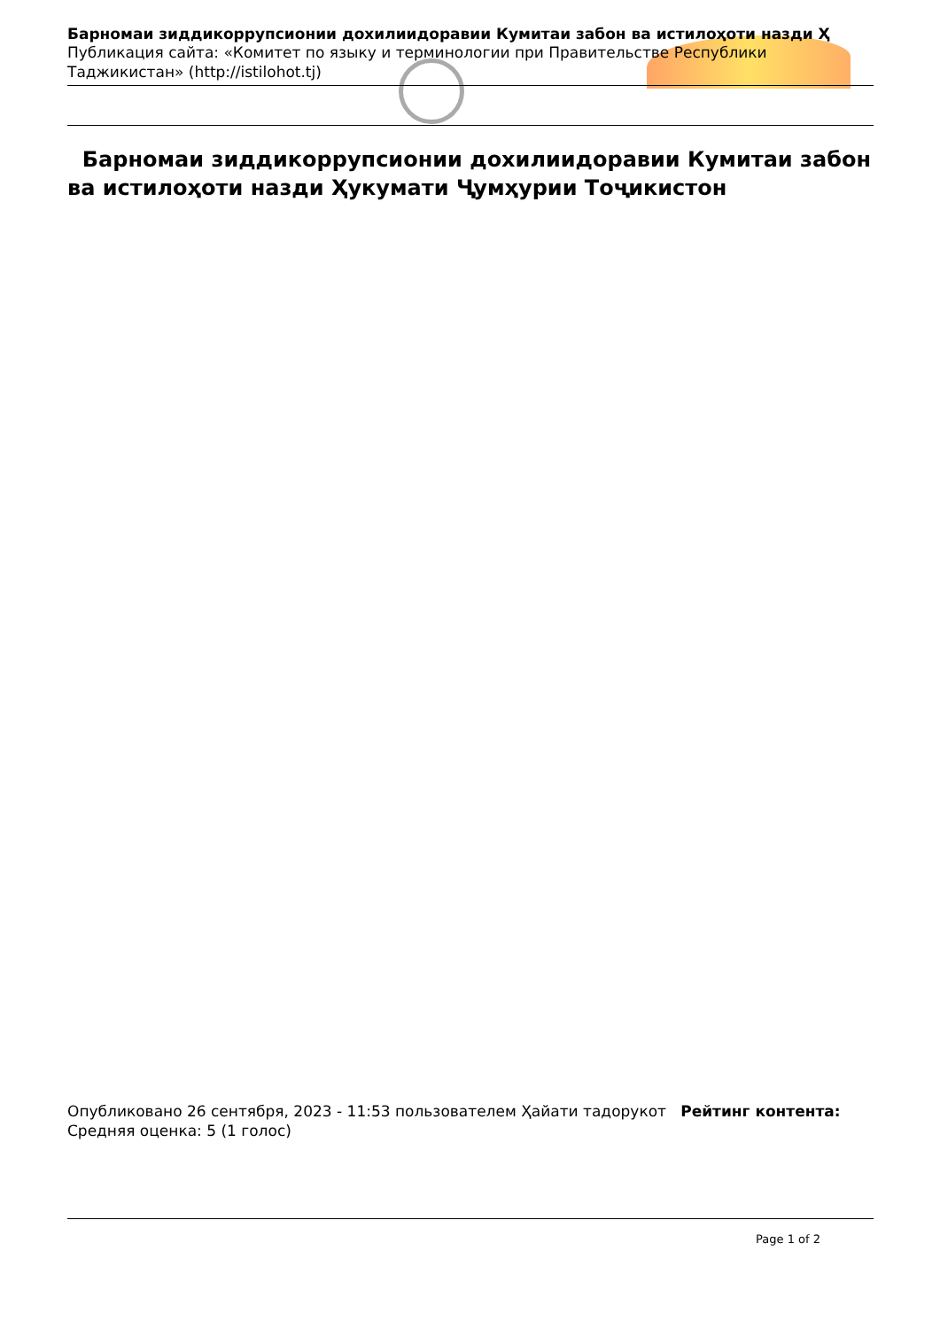Барномаи зиддикоррупсионии дохилиидоравии Кумитаи забон ва истилоҳоти назди Ҳ
Публикация сайта: «Комитет по языку и терминологии при Правительстве Республики Таджикистан» (http://istilohot.tj)
Барномаи зиддикоррупсионии дохилиидоравии Кумитаи забон ва истилоҳоти назди Ҳукумати Ҷумҳурии Тоҷикистон
Опубликовано 26 сентября, 2023 - 11:53 пользователем Ҳайати тадорукот Рейтинг контента:
Средняя оценка: 5 (1 голос)
Page 1 of 2